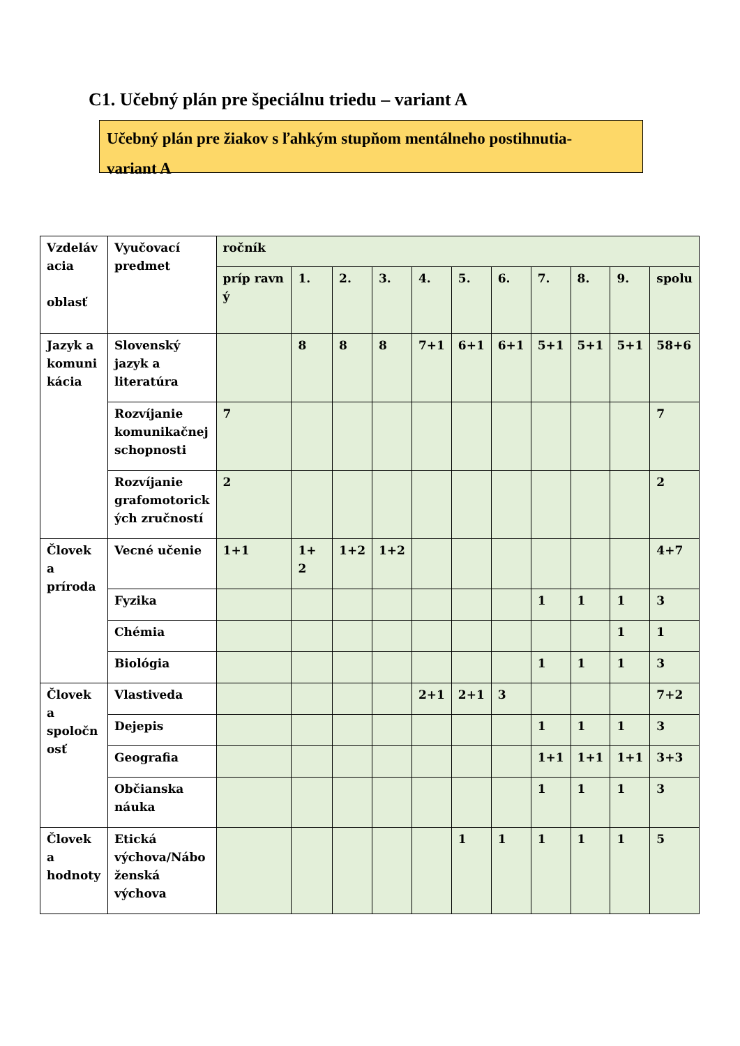C1. Učebný plán pre špeciálnu triedu – variant A
Učebný plán pre žiakov s ľahkým stupňom mentálneho postihnutia-
variant A
| Vzdeláv acia oblasť | Vyučovací predmet | ročník | | | | | | | | | | |
| | | príp ravn ý | 1. | 2. | 3. | 4. | 5. | 6. | 7. | 8. | 9. | spolu |
| Jazyk a komuni kácia | Slovenský jazyk a literatúra | | 8 | 8 | 8 | 7+1 | 6+1 | 6+1 | 5+1 | 5+1 | 5+1 | 58+6 |
| | Rozvíjanie komunikačnej schopnosti | 7 | | | | | | | | | | 7 |
| | Rozvíjanie grafomotorick ých zručností | 2 | | | | | | | | | | 2 |
| Človek a príroda | Vecné učenie | 1+1 | 1+ 2 | 1+2 | 1+2 | | | | | | | 4+7 |
| | Fyzika | | | | | | | | 1 | 1 | 1 | 3 |
| | Chémia | | | | | | | | | | 1 | 1 |
| | Biológia | | | | | | | | 1 | 1 | 1 | 3 |
| Človek a spoločn osť | Vlastiveda | | | | | 2+1 | 2+1 | 3 | | | | 7+2 |
| | Dejepis | | | | | | | | 1 | 1 | 1 | 3 |
| | Geografia | | | | | | | | 1+1 | 1+1 | 1+1 | 3+3 |
| | Občianska náuka | | | | | | | | 1 | 1 | 1 | 3 |
| Človek a hodnoty | Etická výchova/Nábo ženská výchova | | | | | | 1 | 1 | 1 | 1 | 1 | 5 |